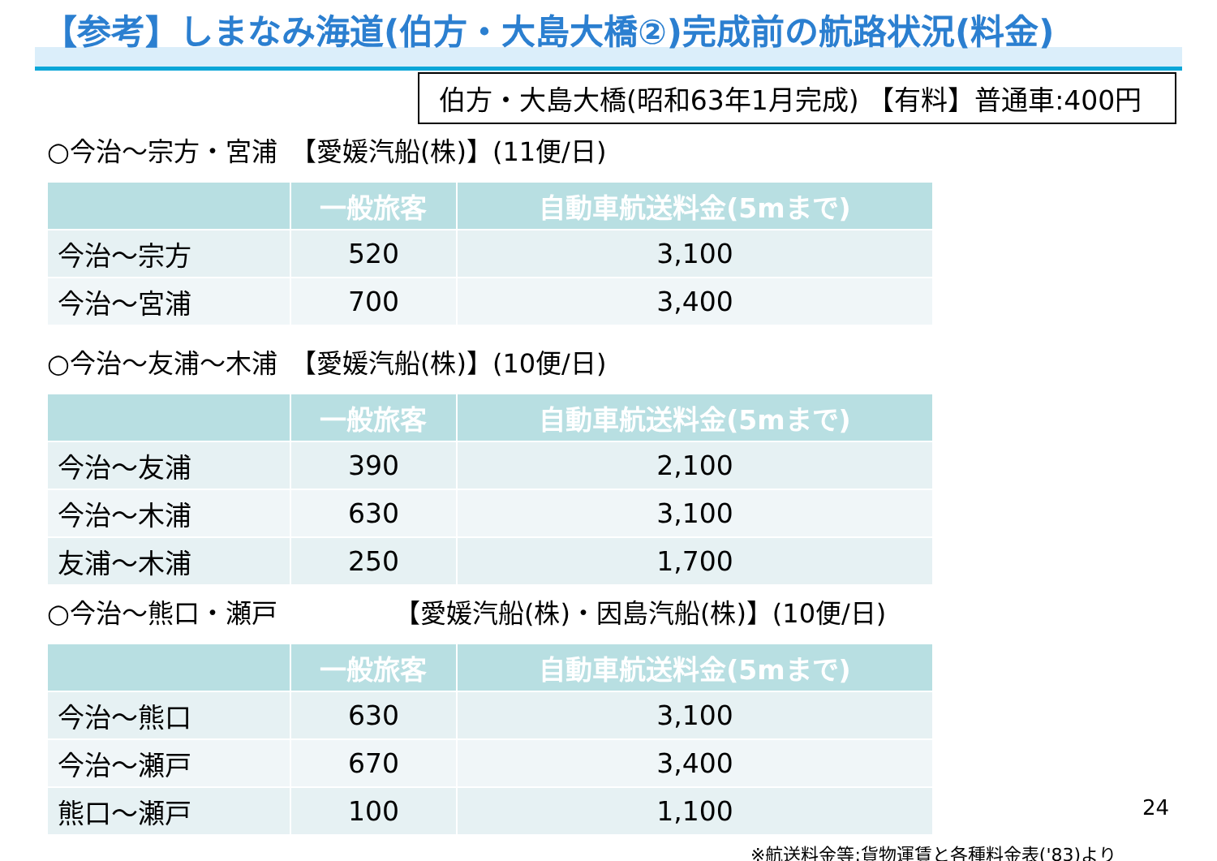【参考】しまなみ海道(伯方・大島大橋②)完成前の航路状況(料金)
伯方・大島大橋(昭和63年1月完成) 【有料】普通車:400円
○今治～宗方・宮浦　【愛媛汽船(株)】(11便/日)
| | 一般旅客 | 自動車航送料金(5mまで) |
| --- | --- | --- |
| 今治～宗方 | 520 | 3,100 |
| 今治～宮浦 | 700 | 3,400 |
○今治～友浦～木浦　【愛媛汽船(株)】(10便/日)
| | 一般旅客 | 自動車航送料金(5mまで) |
| --- | --- | --- |
| 今治～友浦 | 390 | 2,100 |
| 今治～木浦 | 630 | 3,100 |
| 友浦～木浦 | 250 | 1,700 |
○今治～熊口・瀬戸　　　　　【愛媛汽船(株)・因島汽船(株)】(10便/日)
| | 一般旅客 | 自動車航送料金(5mまで) |
| --- | --- | --- |
| 今治～熊口 | 630 | 3,100 |
| 今治～瀬戸 | 670 | 3,400 |
| 熊口～瀬戸 | 100 | 1,100 |
24
※航送料金等:貨物運賃と各種料金表('83)より